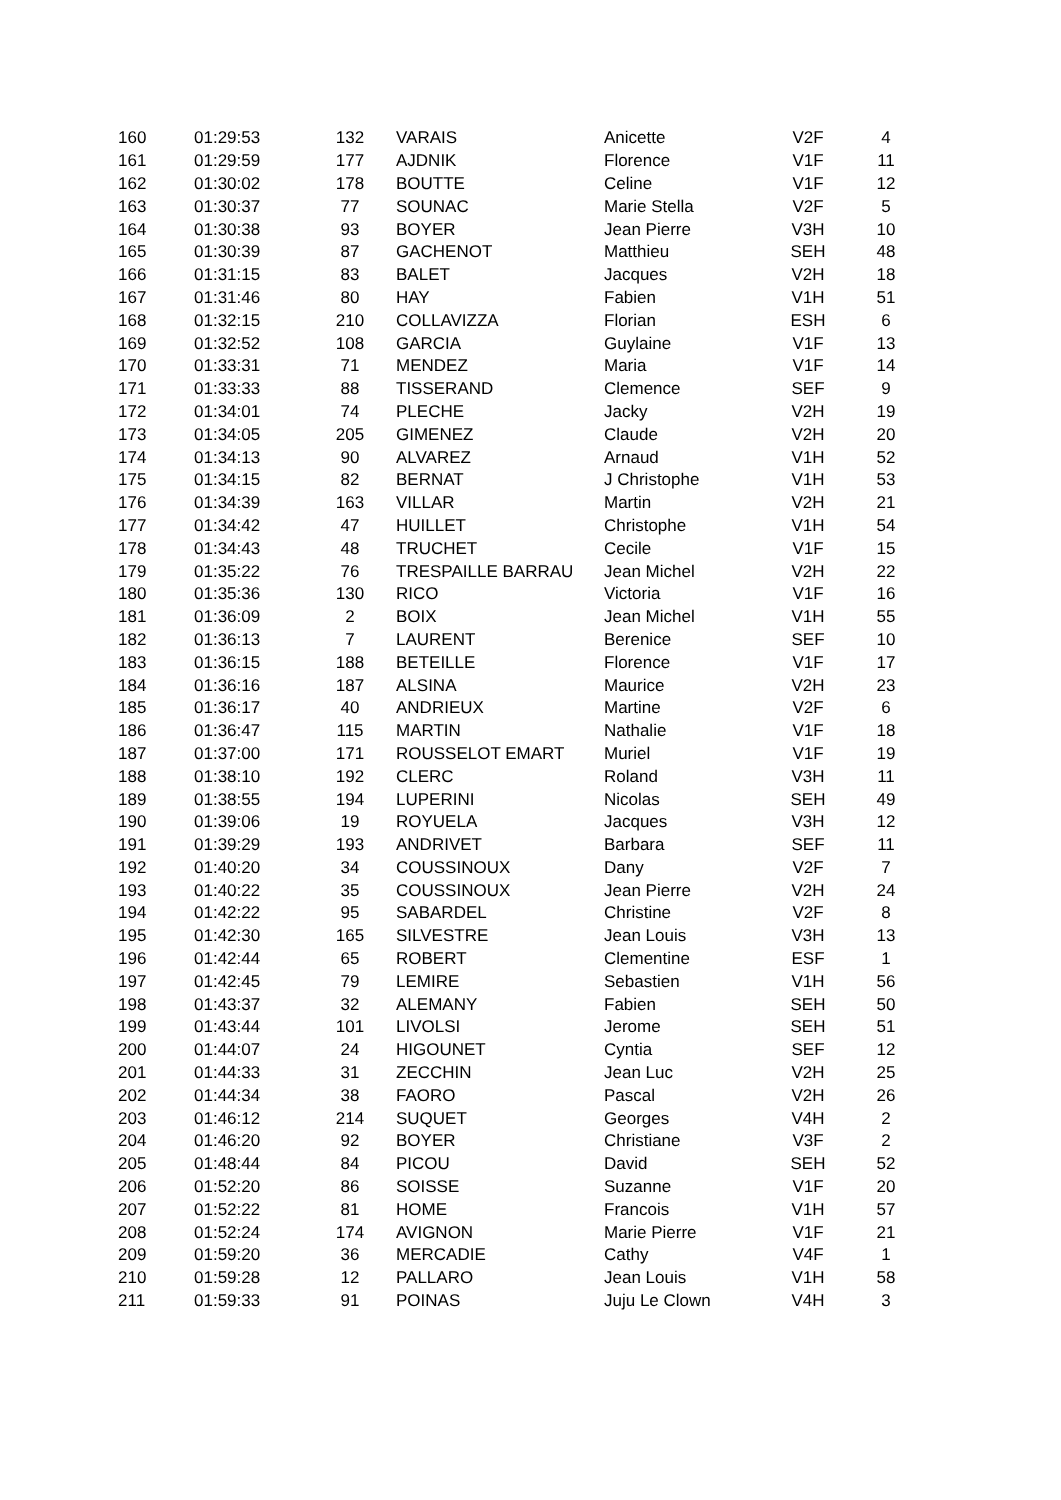| 160 | 01:29:53 | 132 | VARAIS | Anicette | V2F | 4 |
| 161 | 01:29:59 | 177 | AJDNIK | Florence | V1F | 11 |
| 162 | 01:30:02 | 178 | BOUTTE | Celine | V1F | 12 |
| 163 | 01:30:37 | 77 | SOUNAC | Marie Stella | V2F | 5 |
| 164 | 01:30:38 | 93 | BOYER | Jean Pierre | V3H | 10 |
| 165 | 01:30:39 | 87 | GACHENOT | Matthieu | SEH | 48 |
| 166 | 01:31:15 | 83 | BALET | Jacques | V2H | 18 |
| 167 | 01:31:46 | 80 | HAY | Fabien | V1H | 51 |
| 168 | 01:32:15 | 210 | COLLAVIZZA | Florian | ESH | 6 |
| 169 | 01:32:52 | 108 | GARCIA | Guylaine | V1F | 13 |
| 170 | 01:33:31 | 71 | MENDEZ | Maria | V1F | 14 |
| 171 | 01:33:33 | 88 | TISSERAND | Clemence | SEF | 9 |
| 172 | 01:34:01 | 74 | PLECHE | Jacky | V2H | 19 |
| 173 | 01:34:05 | 205 | GIMENEZ | Claude | V2H | 20 |
| 174 | 01:34:13 | 90 | ALVAREZ | Arnaud | V1H | 52 |
| 175 | 01:34:15 | 82 | BERNAT | J Christophe | V1H | 53 |
| 176 | 01:34:39 | 163 | VILLAR | Martin | V2H | 21 |
| 177 | 01:34:42 | 47 | HUILLET | Christophe | V1H | 54 |
| 178 | 01:34:43 | 48 | TRUCHET | Cecile | V1F | 15 |
| 179 | 01:35:22 | 76 | TRESPAILLE BARRAU | Jean Michel | V2H | 22 |
| 180 | 01:35:36 | 130 | RICO | Victoria | V1F | 16 |
| 181 | 01:36:09 | 2 | BOIX | Jean Michel | V1H | 55 |
| 182 | 01:36:13 | 7 | LAURENT | Berenice | SEF | 10 |
| 183 | 01:36:15 | 188 | BETEILLE | Florence | V1F | 17 |
| 184 | 01:36:16 | 187 | ALSINA | Maurice | V2H | 23 |
| 185 | 01:36:17 | 40 | ANDRIEUX | Martine | V2F | 6 |
| 186 | 01:36:47 | 115 | MARTIN | Nathalie | V1F | 18 |
| 187 | 01:37:00 | 171 | ROUSSELOT EMART | Muriel | V1F | 19 |
| 188 | 01:38:10 | 192 | CLERC | Roland | V3H | 11 |
| 189 | 01:38:55 | 194 | LUPERINI | Nicolas | SEH | 49 |
| 190 | 01:39:06 | 19 | ROYUELA | Jacques | V3H | 12 |
| 191 | 01:39:29 | 193 | ANDRIVET | Barbara | SEF | 11 |
| 192 | 01:40:20 | 34 | COUSSINOUX | Dany | V2F | 7 |
| 193 | 01:40:22 | 35 | COUSSINOUX | Jean Pierre | V2H | 24 |
| 194 | 01:42:22 | 95 | SABARDEL | Christine | V2F | 8 |
| 195 | 01:42:30 | 165 | SILVESTRE | Jean Louis | V3H | 13 |
| 196 | 01:42:44 | 65 | ROBERT | Clementine | ESF | 1 |
| 197 | 01:42:45 | 79 | LEMIRE | Sebastien | V1H | 56 |
| 198 | 01:43:37 | 32 | ALEMANY | Fabien | SEH | 50 |
| 199 | 01:43:44 | 101 | LIVOLSI | Jerome | SEH | 51 |
| 200 | 01:44:07 | 24 | HIGOUNET | Cyntia | SEF | 12 |
| 201 | 01:44:33 | 31 | ZECCHIN | Jean Luc | V2H | 25 |
| 202 | 01:44:34 | 38 | FAORO | Pascal | V2H | 26 |
| 203 | 01:46:12 | 214 | SUQUET | Georges | V4H | 2 |
| 204 | 01:46:20 | 92 | BOYER | Christiane | V3F | 2 |
| 205 | 01:48:44 | 84 | PICOU | David | SEH | 52 |
| 206 | 01:52:20 | 86 | SOISSE | Suzanne | V1F | 20 |
| 207 | 01:52:22 | 81 | HOME | Francois | V1H | 57 |
| 208 | 01:52:24 | 174 | AVIGNON | Marie Pierre | V1F | 21 |
| 209 | 01:59:20 | 36 | MERCADIE | Cathy | V4F | 1 |
| 210 | 01:59:28 | 12 | PALLARO | Jean Louis | V1H | 58 |
| 211 | 01:59:33 | 91 | POINAS | Juju Le Clown | V4H | 3 |